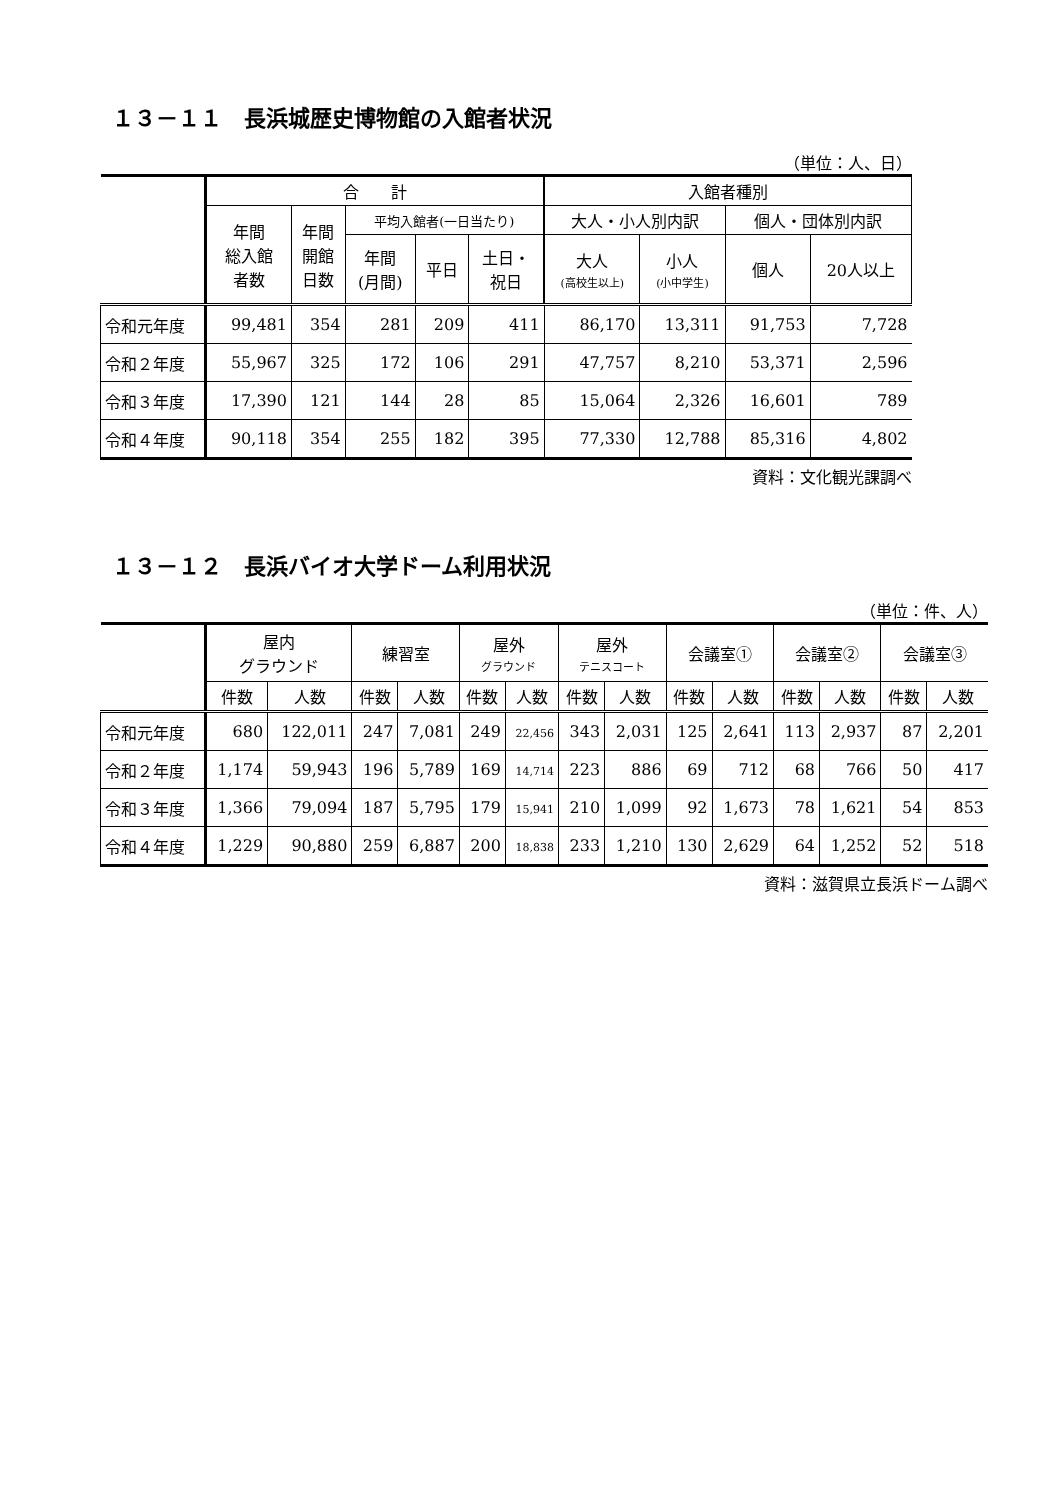１３－１１　長浜城歴史博物館の入館者状況
（単位：人、日）
| | 合 計 | | | | | 入館者種別 | | | |
| --- | --- | --- | --- | --- | --- | --- | --- | --- | --- |
| | 年間 総入館 者数 | 年間 開館 日数 | 平均入館者(一日当たり) | | | 大人・小人別内訳 | | 個人・団体別内訳 | |
| | | | 年間 (月間) | 平日 | 土日・ 祝日 | 大人 (高校生以上) | 小人 (小中学生) | 個人 | 20人以上 |
| 令和元年度 | 99,481 | 354 | 281 | 209 | 411 | 86,170 | 13,311 | 91,753 | 7,728 |
| 令和２年度 | 55,967 | 325 | 172 | 106 | 291 | 47,757 | 8,210 | 53,371 | 2,596 |
| 令和３年度 | 17,390 | 121 | 144 | 28 | 85 | 15,064 | 2,326 | 16,601 | 789 |
| 令和４年度 | 90,118 | 354 | 255 | 182 | 395 | 77,330 | 12,788 | 85,316 | 4,802 |
資料：文化観光課調べ
１３－１２　長浜バイオ大学ドーム利用状況
（単位：件、人）
| | 屋内 グラウンド | | 練習室 | | 屋外 グラウンド | | 屋外 テニスコート | | 会議室① | | 会議室② | | 会議室③ | |
| --- | --- | --- | --- | --- | --- | --- | --- | --- | --- | --- | --- | --- | --- | --- |
| | 件数 | 人数 | 件数 | 人数 | 件数 | 人数 | 件数 | 人数 | 件数 | 人数 | 件数 | 人数 | 件数 | 人数 |
| 令和元年度 | 680 | 122,011 | 247 | 7,081 | 249 | 22,456 | 343 | 2,031 | 125 | 2,641 | 113 | 2,937 | 87 | 2,201 |
| 令和２年度 | 1,174 | 59,943 | 196 | 5,789 | 169 | 14,714 | 223 | 886 | 69 | 712 | 68 | 766 | 50 | 417 |
| 令和３年度 | 1,366 | 79,094 | 187 | 5,795 | 179 | 15,941 | 210 | 1,099 | 92 | 1,673 | 78 | 1,621 | 54 | 853 |
| 令和４年度 | 1,229 | 90,880 | 259 | 6,887 | 200 | 18,838 | 233 | 1,210 | 130 | 2,629 | 64 | 1,252 | 52 | 518 |
資料：滋賀県立長浜ドーム調べ